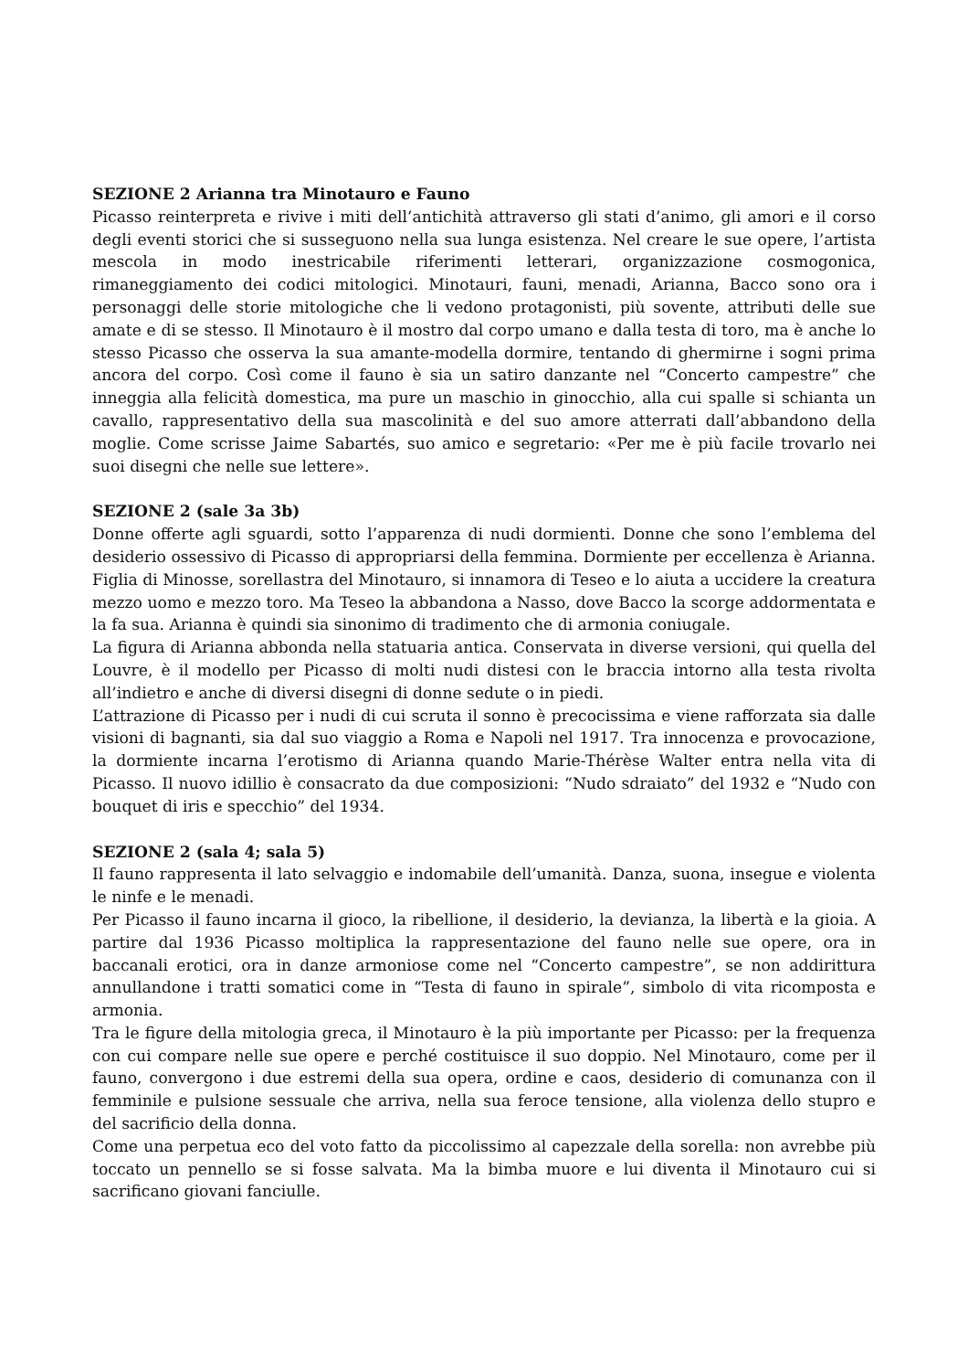SEZIONE 2 Arianna tra Minotauro e Fauno
Picasso reinterpreta e rivive i miti dell’antichità attraverso gli stati d’animo, gli amori e il corso degli eventi storici che si susseguono nella sua lunga esistenza. Nel creare le sue opere, l’artista mescola in modo inestricabile riferimenti letterari, organizzazione cosmogonica, rimaneggiamento dei codici mitologici. Minotauri, fauni, menadi, Arianna, Bacco sono ora i personaggi delle storie mitologiche che li vedono protagonisti, più sovente, attributi delle sue amate e di se stesso. Il Minotauro è il mostro dal corpo umano e dalla testa di toro, ma è anche lo stesso Picasso che osserva la sua amante-modella dormire, tentando di ghermirne i sogni prima ancora del corpo. Così come il fauno è sia un satiro danzante nel “Concerto campestre” che inneggia alla felicità domestica, ma pure un maschio in ginocchio, alla cui spalle si schianta un cavallo, rappresentativo della sua mascolinità e del suo amore atterrati dall’abbandono della moglie. Come scrisse Jaime Sabartés, suo amico e segretario: «Per me è più facile trovarlo nei suoi disegni che nelle sue lettere».
SEZIONE 2 (sale 3a 3b)
Donne offerte agli sguardi, sotto l’apparenza di nudi dormienti. Donne che sono l’emblema del desiderio ossessivo di Picasso di appropriarsi della femmina. Dormiente per eccellenza è Arianna. Figlia di Minosse, sorellastra del Minotauro, si innamora di Teseo e lo aiuta a uccidere la creatura mezzo uomo e mezzo toro. Ma Teseo la abbandona a Nasso, dove Bacco la scorge addormentata e la fa sua. Arianna è quindi sia sinonimo di tradimento che di armonia coniugale.
La figura di Arianna abbonda nella statuaria antica. Conservata in diverse versioni, qui quella del Louvre, è il modello per Picasso di molti nudi distesi con le braccia intorno alla testa rivolta all’indietro e anche di diversi disegni di donne sedute o in piedi.
L’attrazione di Picasso per i nudi di cui scruta il sonno è precocissima e viene rafforzata sia dalle visioni di bagnanti, sia dal suo viaggio a Roma e Napoli nel 1917. Tra innocenza e provocazione, la dormiente incarna l’erotismo di Arianna quando Marie-Thérèse Walter entra nella vita di Picasso. Il nuovo idillio è consacrato da due composizioni: “Nudo sdraiato” del 1932 e “Nudo con bouquet di iris e specchio” del 1934.
SEZIONE 2 (sala 4; sala 5)
Il fauno rappresenta il lato selvaggio e indomabile dell’umanità. Danza, suona, insegue e violenta le ninfe e le menadi.
Per Picasso il fauno incarna il gioco, la ribellione, il desiderio, la devianza, la libertà e la gioia. A partire dal 1936 Picasso moltiplica la rappresentazione del fauno nelle sue opere, ora in baccanali erotici, ora in danze armoniose come nel “Concerto campestre”, se non addirittura annullandone i tratti somatici come in “Testa di fauno in spirale”, simbolo di vita ricomposta e armonia.
Tra le figure della mitologia greca, il Minotauro è la più importante per Picasso: per la frequenza con cui compare nelle sue opere e perché costituisce il suo doppio. Nel Minotauro, come per il fauno, convergono i due estremi della sua opera, ordine e caos, desiderio di comunanza con il femminile e pulsione sessuale che arriva, nella sua feroce tensione, alla violenza dello stupro e del sacrificio della donna.
Come una perpetua eco del voto fatto da piccolissimo al capezzale della sorella: non avrebbe più toccato un pennello se si fosse salvata. Ma la bimba muore e lui diventa il Minotauro cui si sacrificano giovani fanciulle.